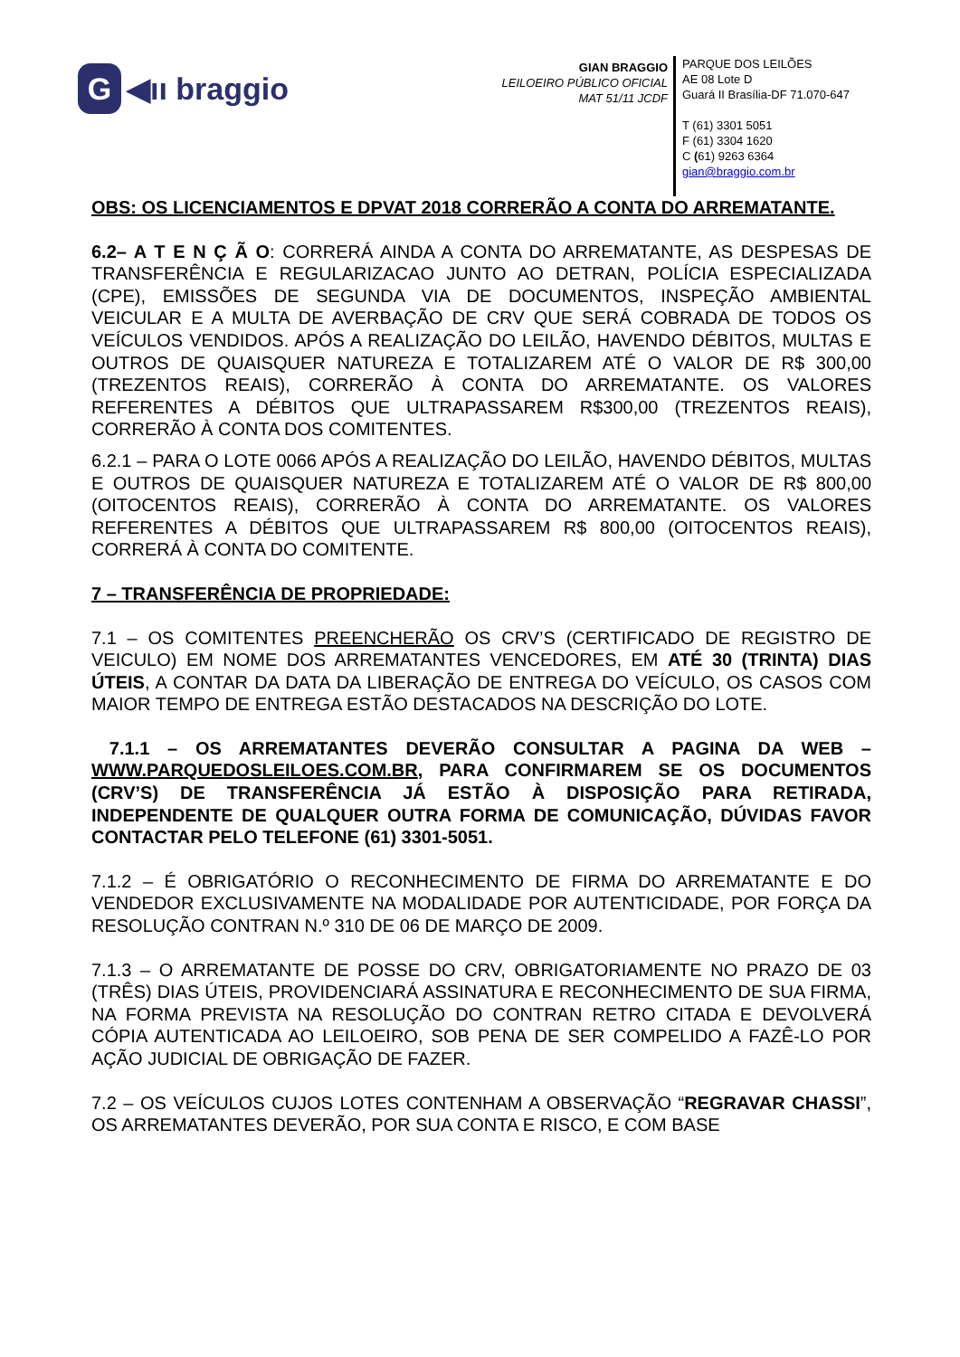G ◀ıı braggio
GIAN BRAGGIO
LEILOEIRO PÚBLICO OFICIAL
MAT 51/11 JCDF
PARQUE DOS LEILÕES
AE 08 Lote D
Guará II Brasília-DF 71.070-647
T (61) 3301 5051
F (61) 3304 1620
C (61) 9263 6364
gian@braggio.com.br
OBS: OS LICENCIAMENTOS E DPVAT 2018 CORRERÃO A CONTA DO ARREMATANTE.
6.2– A T E N Ç Ã O: CORRERÁ AINDA A CONTA DO ARREMATANTE, AS DESPESAS DE TRANSFERÊNCIA E REGULARIZACAO JUNTO AO DETRAN, POLÍCIA ESPECIALIZADA (CPE), EMISSÕES DE SEGUNDA VIA DE DOCUMENTOS, INSPEÇÃO AMBIENTAL VEICULAR E A MULTA DE AVERBAÇÃO DE CRV QUE SERÁ COBRADA DE TODOS OS VEÍCULOS VENDIDOS. APÓS A REALIZAÇÃO DO LEILÃO, HAVENDO DÉBITOS, MULTAS E OUTROS DE QUAISQUER NATUREZA E TOTALIZAREM ATÉ O VALOR DE R$ 300,00 (TREZENTOS REAIS), CORRERÃO À CONTA DO ARREMATANTE. OS VALORES REFERENTES A DÉBITOS QUE ULTRAPASSAREM R$300,00 (TREZENTOS REAIS), CORRERÃO À CONTA DOS COMITENTES.
6.2.1 – PARA O LOTE 0066 APÓS A REALIZAÇÃO DO LEILÃO, HAVENDO DÉBITOS, MULTAS E OUTROS DE QUAISQUER NATUREZA E TOTALIZAREM ATÉ O VALOR DE R$ 800,00 (OITOCENTOS REAIS), CORRERÃO À CONTA DO ARREMATANTE. OS VALORES REFERENTES A DÉBITOS QUE ULTRAPASSAREM R$ 800,00 (OITOCENTOS REAIS), CORRERÁ À CONTA DO COMITENTE.
7 – TRANSFERÊNCIA DE PROPRIEDADE:
7.1 – OS COMITENTES PREENCHERÃO OS CRV’S (CERTIFICADO DE REGISTRO DE VEICULO) EM NOME DOS ARREMATANTES VENCEDORES, EM ATÉ 30 (TRINTA) DIAS ÚTEIS, A CONTAR DA DATA DA LIBERAÇÃO DE ENTREGA DO VEÍCULO, OS CASOS COM MAIOR TEMPO DE ENTREGA ESTÃO DESTACADOS NA DESCRIÇÃO DO LOTE.
7.1.1 – OS ARREMATANTES DEVERÃO CONSULTAR A PAGINA DA WEB – WWW.PARQUEDOSLEILOES.COM.BR, PARA CONFIRMAREM SE OS DOCUMENTOS (CRV’S) DE TRANSFERÊNCIA JÁ ESTÃO À DISPOSIÇÃO PARA RETIRADA, INDEPENDENTE DE QUALQUER OUTRA FORMA DE COMUNICAÇÃO, DÚVIDAS FAVOR CONTACTAR PELO TELEFONE (61) 3301-5051.
7.1.2 – É OBRIGATÓRIO O RECONHECIMENTO DE FIRMA DO ARREMATANTE E DO VENDEDOR EXCLUSIVAMENTE NA MODALIDADE POR AUTENTICIDADE, POR FORÇA DA RESOLUÇÃO CONTRAN N.º 310 DE 06 DE MARÇO DE 2009.
7.1.3 – O ARREMATANTE DE POSSE DO CRV, OBRIGATORIAMENTE NO PRAZO DE 03 (TRÊS) DIAS ÚTEIS, PROVIDENCIARÁ ASSINATURA E RECONHECIMENTO DE SUA FIRMA, NA FORMA PREVISTA NA RESOLUÇÃO DO CONTRAN RETRO CITADA E DEVOLVERÁ CÓPIA AUTENTICADA AO LEILOEIRO, SOB PENA DE SER COMPELIDO A FAZÊ-LO POR AÇÃO JUDICIAL DE OBRIGAÇÃO DE FAZER.
7.2 – OS VEÍCULOS CUJOS LOTES CONTENHAM A OBSERVAÇÃO “REGRAVAR CHASSI”, OS ARREMATANTES DEVERÃO, POR SUA CONTA E RISCO, E COM BASE